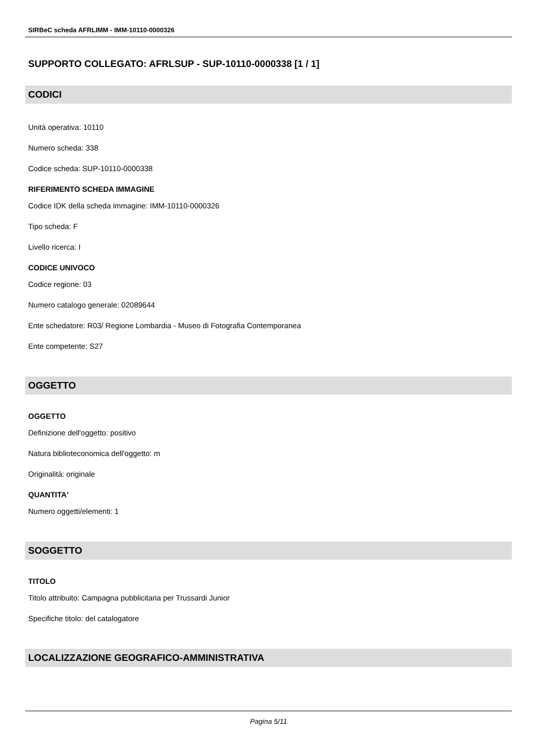SIRBeC scheda AFRLIMM - IMM-10110-0000326
SUPPORTO COLLEGATO: AFRLSUP - SUP-10110-0000338 [1 / 1]
CODICI
Unità operativa: 10110
Numero scheda: 338
Codice scheda: SUP-10110-0000338
RIFERIMENTO SCHEDA IMMAGINE
Codice IDK della scheda immagine: IMM-10110-0000326
Tipo scheda: F
Livello ricerca: I
CODICE UNIVOCO
Codice regione: 03
Numero catalogo generale: 02089644
Ente schedatore: R03/ Regione Lombardia - Museo di Fotografia Contemporanea
Ente competente: S27
OGGETTO
OGGETTO
Definizione dell'oggetto: positivo
Natura biblioteconomica dell'oggetto: m
Originalità: originale
QUANTITA'
Numero oggetti/elementi: 1
SOGGETTO
TITOLO
Titolo attribuito: Campagna pubblicitaria per Trussardi Junior
Specifiche titolo: del catalogatore
LOCALIZZAZIONE GEOGRAFICO-AMMINISTRATIVA
Pagina 5/11